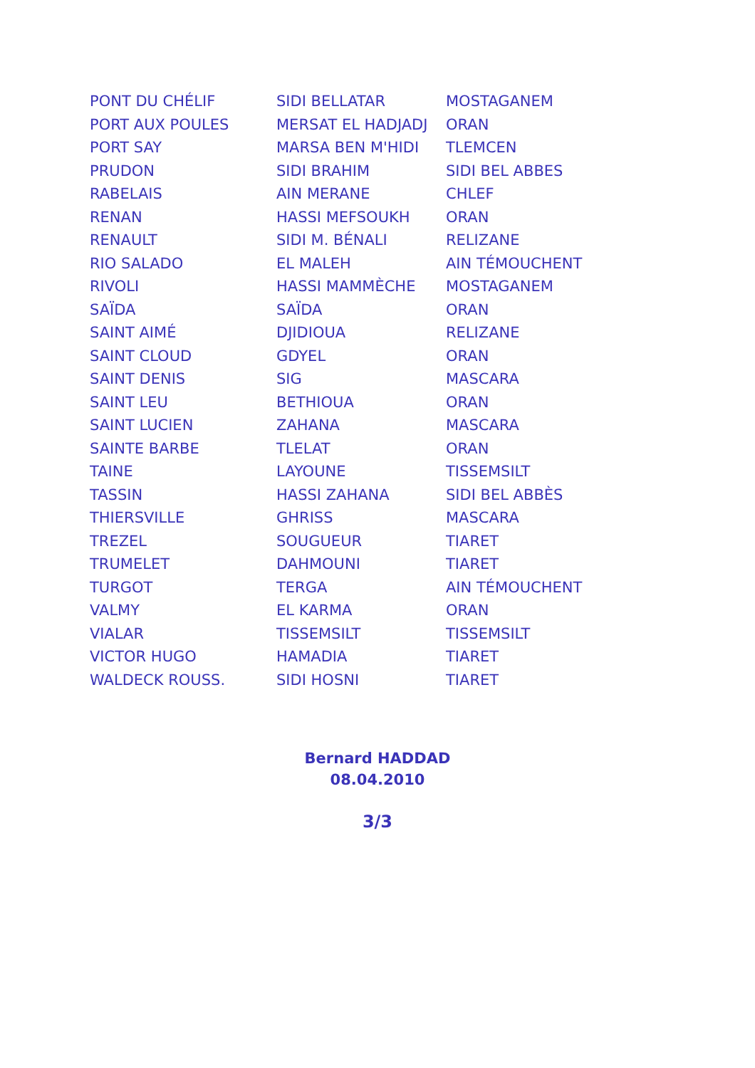| PONT DU CHÉLIF | SIDI BELLATAR | MOSTAGANEM |
| PORT AUX POULES | MERSAT EL HADJADJ | ORAN |
| PORT SAY | MARSA BEN M'HIDI | TLEMCEN |
| PRUDON | SIDI BRAHIM | SIDI BEL ABBES |
| RABELAIS | AIN MERANE | CHLEF |
| RENAN | HASSI MEFSOUKH | ORAN |
| RENAULT | SIDI M. BÉNALI | RELIZANE |
| RIO SALADO | EL MALEH | AIN TÉMOUCHENT |
| RIVOLI | HASSI MAMMÈCHE | MOSTAGANEM |
| SAÏDA | SAÏDA | ORAN |
| SAINT AIMÉ | DJIDIOUA | RELIZANE |
| SAINT CLOUD | GDYEL | ORAN |
| SAINT DENIS | SIG | MASCARA |
| SAINT LEU | BETHIOUA | ORAN |
| SAINT LUCIEN | ZAHANA | MASCARA |
| SAINTE BARBE | TLELAT | ORAN |
| TAINE | LAYOUNE | TISSEMSILT |
| TASSIN | HASSI ZAHANA | SIDI BEL ABBÈS |
| THIERSVILLE | GHRISS | MASCARA |
| TREZEL | SOUGUEUR | TIARET |
| TRUMELET | DAHMOUNI | TIARET |
| TURGOT | TERGA | AIN TÉMOUCHENT |
| VALMY | EL KARMA | ORAN |
| VIALAR | TISSEMSILT | TISSEMSILT |
| VICTOR HUGO | HAMADIA | TIARET |
| WALDECK ROUSS. | SIDI HOSNI | TIARET |
Bernard HADDAD
08.04.2010
3/3